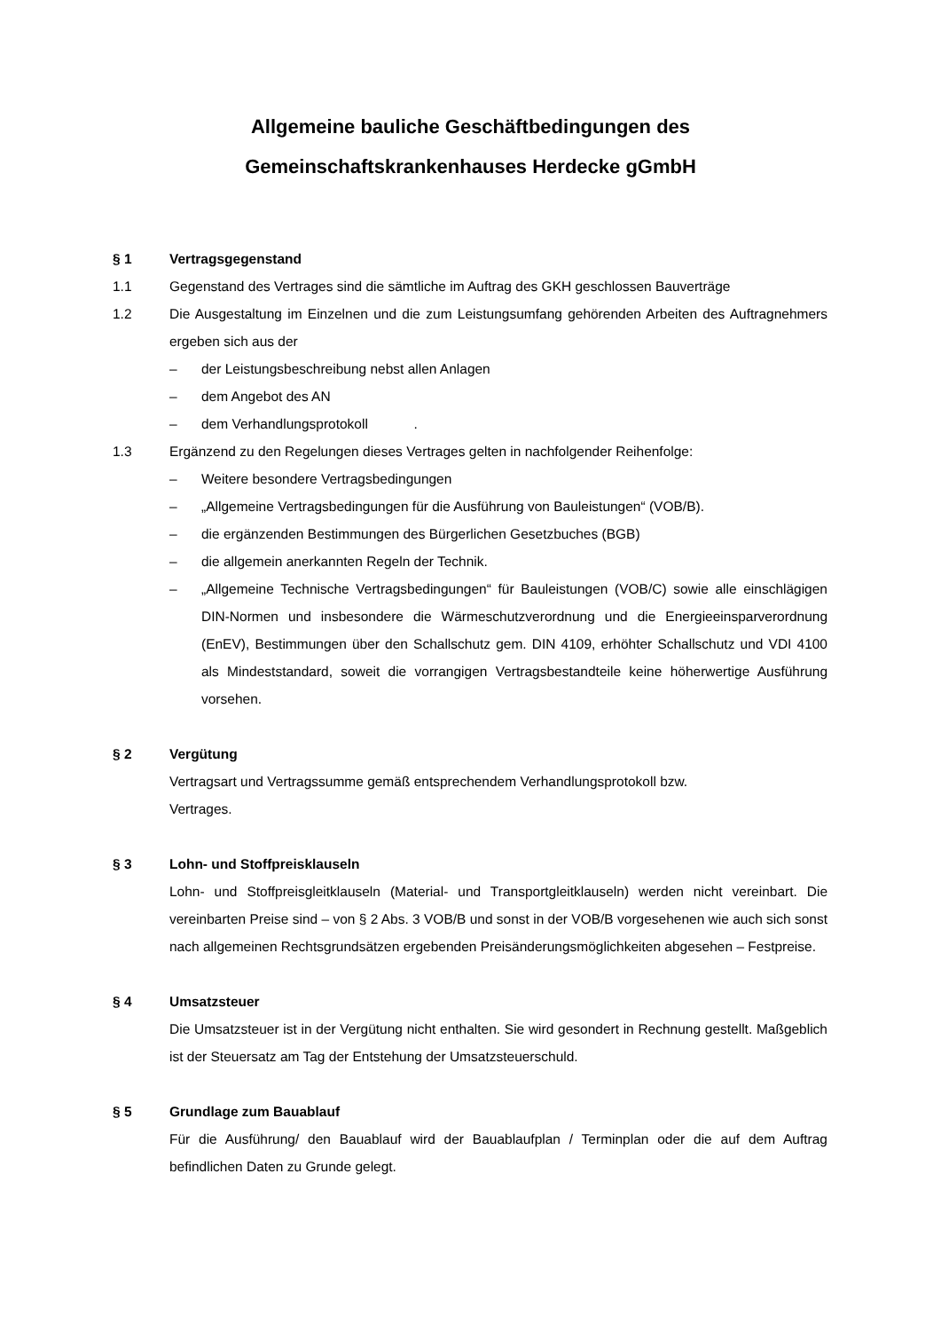Allgemeine bauliche Geschäftbedingungen des
Gemeinschaftskrankenhauses Herdecke gGmbH
§ 1 Vertragsgegenstand
1.1 Gegenstand des Vertrages sind die sämtliche im Auftrag des GKH geschlossen Bauverträge
1.2 Die Ausgestaltung im Einzelnen und die zum Leistungsumfang gehörenden Arbeiten des Auftragnehmers ergeben sich aus der
– der Leistungsbeschreibung nebst allen Anlagen
– dem Angebot des AN
– dem Verhandlungsprotokoll .
1.3 Ergänzend zu den Regelungen dieses Vertrages gelten in nachfolgender Reihenfolge:
– Weitere besondere Vertragsbedingungen
– „Allgemeine Vertragsbedingungen für die Ausführung von Bauleistungen“ (VOB/B).
– die ergänzenden Bestimmungen des Bürgerlichen Gesetzbuches (BGB)
– die allgemein anerkannten Regeln der Technik.
– „Allgemeine Technische Vertragsbedingungen“ für Bauleistungen (VOB/C) sowie alle einschlägigen DIN-Normen und insbesondere die Wärmeschutzverordnung und die Energieeinsparverordnung (EnEV), Bestimmungen über den Schallschutz gem. DIN 4109, erhöhter Schallschutz und VDI 4100 als Mindeststandard, soweit die vorrangigen Vertragsbestandteile keine höherwertige Ausführung vorsehen.
§ 2 Vergütung
Vertragsart und Vertragssumme gemäß entsprechendem Verhandlungsprotokoll bzw.
Vertrages.
§ 3 Lohn- und Stoffpreisklauseln
Lohn- und Stoffpreisgleitklauseln (Material- und Transportgleitklauseln) werden nicht vereinbart. Die vereinbarten Preise sind – von § 2 Abs. 3 VOB/B und sonst in der VOB/B vorgesehenen wie auch sich sonst nach allgemeinen Rechtsgrundsätzen ergebenden Preisänderungsmöglichkeiten abgesehen – Festpreise.
§ 4 Umsatzsteuer
Die Umsatzsteuer ist in der Vergütung nicht enthalten. Sie wird gesondert in Rechnung gestellt. Maßgeblich ist der Steuersatz am Tag der Entstehung der Umsatzsteuerschuld.
§ 5 Grundlage zum Bauablauf
Für die Ausführung/ den Bauablauf wird der Bauablaufplan / Terminplan oder die auf dem Auftrag befindlichen Daten zu Grunde gelegt.